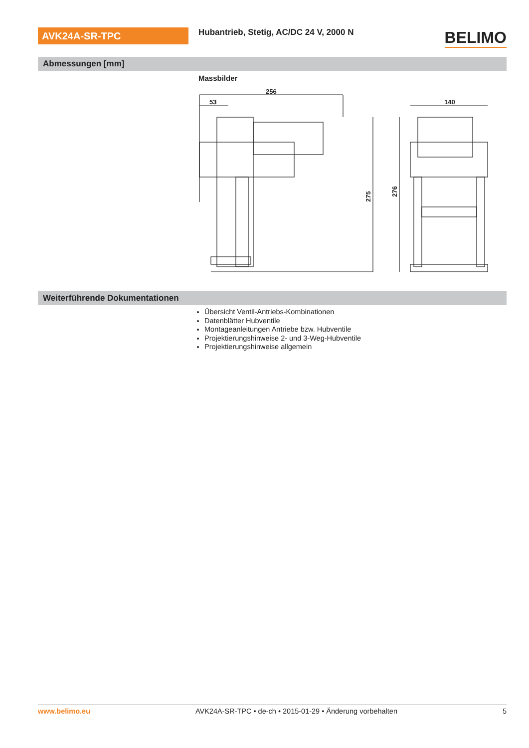AVK24A-SR-TPC
Hubantrieb, Stetig, AC/DC 24 V, 2000 N
BELIMO
Abmessungen [mm]
Massbilder
256
53
275
140
276
Weiterführende Dokumentationen
Übersicht Ventil-Antriebs-Kombinationen
Datenblätter Hubventile
Montageanleitungen Antriebe bzw. Hubventile
Projektierungshinweise 2- und 3-Weg-Hubventile
Projektierungshinweise allgemein
www.belimo.eu AVK24A-SR-TPC • de-ch • 2015-01-29 • Änderung vorbehalten 5